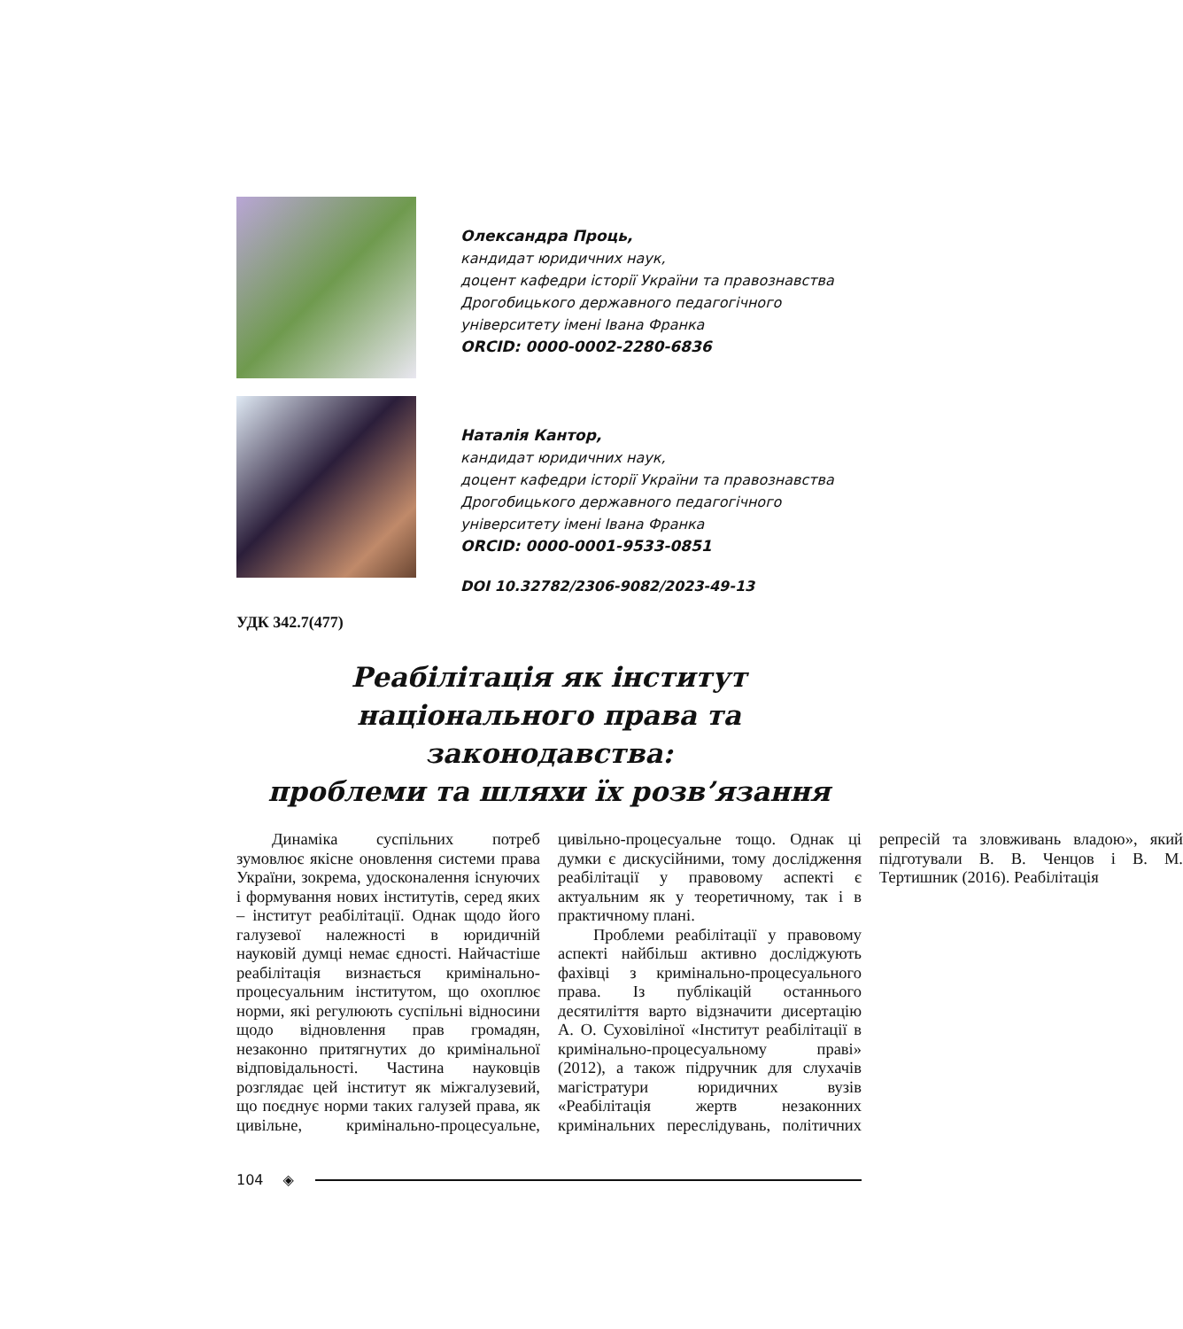Олександра Проць,
кандидат юридичних наук,
доцент кафедри історії України та правознавства
Дрогобицького державного педагогічного
університету імені Івана Франка
ORCID: 0000-0002-2280-6836
Наталія Кантор,
кандидат юридичних наук,
доцент кафедри історії України та правознавства
Дрогобицького державного педагогічного
університету імені Івана Франка
ORCID: 0000-0001-9533-0851
DOI 10.32782/2306-9082/2023-49-13
УДК 342.7(477)
Реабілітація як інститут
національного права та законодавства:
проблеми та шляхи їх розв’язання
Динаміка суспільних потреб зумовлює якісне оновлення системи права України, зокрема, удосконалення існуючих і формування нових інститутів, серед яких – інститут реабілітації. Однак щодо його галузевої належності в юридичній науковій думці немає єдності. Найчастіше реабілітація визнається кримінально-процесуальним інститутом, що охоплює норми, які регулюють суспільні відносини щодо відновлення прав громадян, незаконно притягнутих до кримінальної відповідальності. Частина науковців розглядає цей інститут як міжгалузевий, що поєднує норми таких галузей права, як цивільне, кримінально-процесуальне, цивільно-процесуальне тощо. Однак ці думки є дискусійними, тому дослідження реабілітації у правовому аспекті є актуальним як у теоретичному, так і в практичному плані.
Проблеми реабілітації у правовому аспекті найбільш активно досліджують фахівці з кримінально-процесуального права. Із публікацій останнього десятиліття варто відзначити дисертацію А. О. Суховіліної «Інститут реабілітації в кримінально-процесуальному праві» (2012), а також підручник для слухачів магістратури юридичних вузів «Реабілітація жертв незаконних кримінальних переслідувань, політичних репресій та зловживань владою», який підготували В. В. Ченцов і В. М. Тертишник (2016). Реабілітація
104 ◈